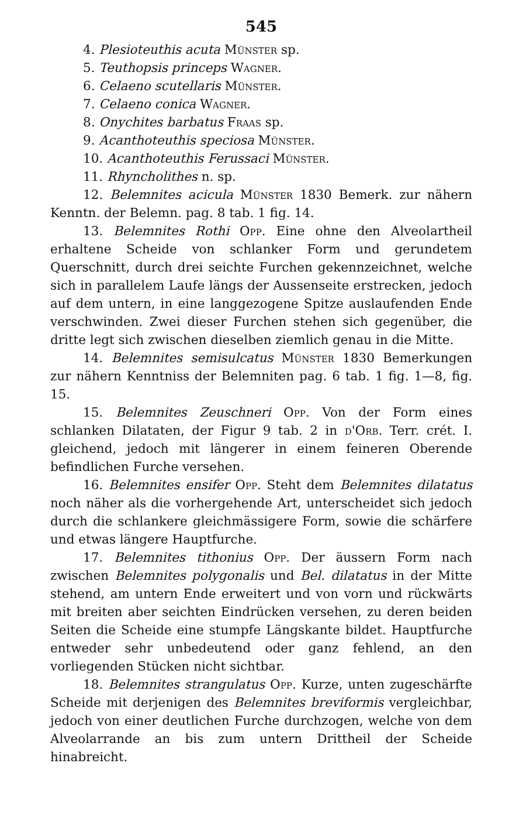545
4. Plesioteuthis acuta Münster sp.
5. Teuthopsis princeps Wagner.
6. Celaeno scutellaris Münster.
7. Celaeno conica Wagner.
8. Onychites barbatus Fraas sp.
9. Acanthoteuthis speciosa Münster.
10. Acanthoteuthis Ferussaci Münster.
11. Rhyncholithes n. sp.
12. Belemnites acicula Münster 1830 Bemerk. zur nähern Kenntn. der Belemn. pag. 8 tab. 1 fig. 14.
13. Belemnites Rothi Opp. Eine ohne den Alveolartheil erhaltene Scheide von schlanker Form und gerundetem Querschnitt, durch drei seichte Furchen gekennzeichnet, welche sich in parallelem Laufe längs der Aussenseite erstrecken, jedoch auf dem untern, in eine langgezogene Spitze auslaufenden Ende verschwinden. Zwei dieser Furchen stehen sich gegenüber, die dritte legt sich zwischen dieselben ziemlich genau in die Mitte.
14. Belemnites semisulcatus Münster 1830 Bemerkungen zur nähern Kenntniss der Belemniten pag. 6 tab. 1 fig. 1—8, fig. 15.
15. Belemnites Zeuschneri Opp. Von der Form eines schlanken Dilataten, der Figur 9 tab. 2 in d'Orb. Terr. crét. I. gleichend, jedoch mit längerer in einem feineren Oberende befindlichen Furche versehen.
16. Belemnites ensifer Opp. Steht dem Belemnites dilatatus noch näher als die vorhergehende Art, unterscheidet sich jedoch durch die schlankere gleichmässigere Form, sowie die schärfere und etwas längere Hauptfurche.
17. Belemnites tithonius Opp. Der äussern Form nach zwischen Belemnites polygonalis und Bel. dilatatus in der Mitte stehend, am untern Ende erweitert und von vorn und rückwärts mit breiten aber seichten Eindrücken versehen, zu deren beiden Seiten die Scheide eine stumpfe Längskante bildet. Hauptfurche entweder sehr unbedeutend oder ganz fehlend, an den vorliegenden Stücken nicht sichtbar.
18. Belemnites strangulatus Opp. Kurze, unten zugeschärfte Scheide mit derjenigen des Belemnites breviformis vergleichbar, jedoch von einer deutlichen Furche durchzogen, welche von dem Alveolarrande an bis zum untern Drittheil der Scheide hinabreicht.